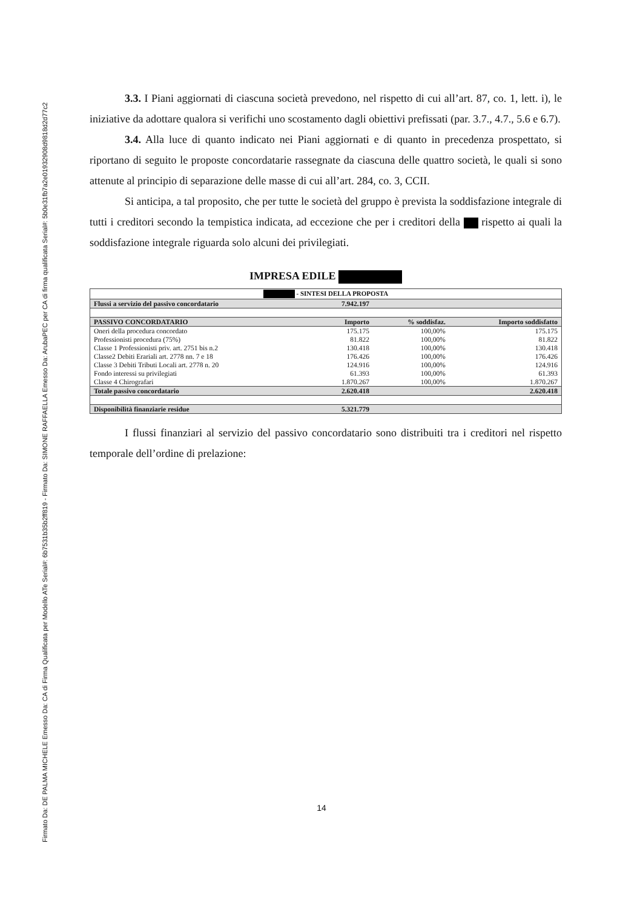Firmato Da: DE PALMA MICHELE Emesso Da: CA di Firma Qualificata per Modello ATe Serial#: 6b7531b35b2ff819 - Firmato Da: SIMONE RAFFAELLA Emesso Da: ArubaPEC per CA di firma qualificata Serial#: 5b0e31fb7a2e01932908d9818d2d77c2
3.3. I Piani aggiornati di ciascuna società prevedono, nel rispetto di cui all’art. 87, co. 1, lett. i), le iniziative da adottare qualora si verifichi uno scostamento dagli obiettivi prefissati (par. 3.7., 4.7., 5.6 e 6.7).
3.4. Alla luce di quanto indicato nei Piani aggiornati e di quanto in precedenza prospettato, si riportano di seguito le proposte concordatarie rassegnate da ciascuna delle quattro società, le quali si sono attenute al principio di separazione delle masse di cui all’art. 284, co. 3, CCII.
Si anticipa, a tal proposito, che per tutte le società del gruppo è prevista la soddisfazione integrale di tutti i creditori secondo la tempistica indicata, ad eccezione che per i creditori della rispetto ai quali la soddisfazione integrale riguarda solo alcuni dei privilegiati.
IMPRESA EDILE
| - SINTESI DELLA PROPOSTA | | | |
| --- | --- | --- | --- |
| Flussi a servizio del passivo concordatario | 7.942.197 | | |
| PASSIVO CONCORDATARIO | Importo | % soddisfaz. | Importo soddisfatto |
| Oneri della procedura concordato | 175.175 | 100,00% | 175.175 |
| Professionisti procedura (75%) | 81.822 | 100,00% | 81.822 |
| Classe 1 Professionisti priv. art. 2751 bis n.2 | 130.418 | 100,00% | 130.418 |
| Classe2 Debiti Erariali art. 2778 nn. 7 e 18 | 176.426 | 100,00% | 176.426 |
| Classe 3 Debiti Tributi Locali art. 2778 n. 20 | 124.916 | 100,00% | 124.916 |
| Fondo interessi su privilegiati | 61.393 | 100,00% | 61.393 |
| Classe 4 Chirografari | 1.870.267 | 100,00% | 1.870.267 |
| Totale passivo concordatario | 2.620.418 | | 2.620.418 |
| Disponibilità finanziarie residue | 5.321.779 | | |
I flussi finanziari al servizio del passivo concordatario sono distribuiti tra i creditori nel rispetto temporale dell’ordine di prelazione:
14